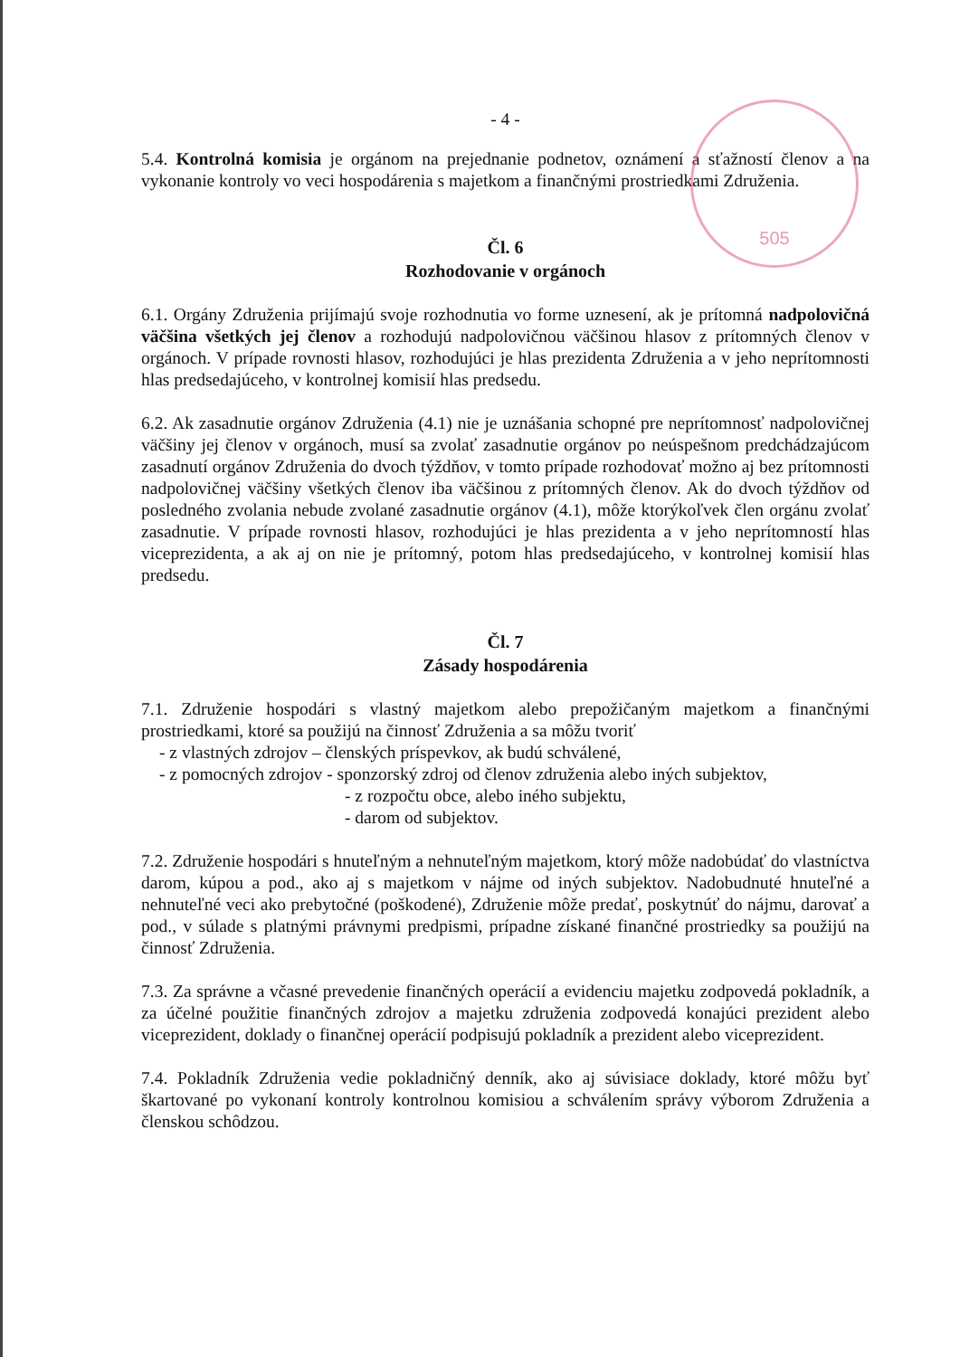505
- 4 -
5.4. Kontrolná komisia je orgánom na prejednanie podnetov, oznámení a sťažností členov a na vykonanie kontroly vo veci hospodárenia s majetkom a finančnými prostriedkami Združenia.
Čl. 6
Rozhodovanie v orgánoch
6.1. Orgány Združenia prijímajú svoje rozhodnutia vo forme uznesení, ak je prítomná nadpolovičná väčšina všetkých jej členov a rozhodujú nadpolovičnou väčšinou hlasov z prítomných členov v orgánoch. V prípade rovnosti hlasov, rozhodujúci je hlas prezidenta Združenia a v jeho neprítomnosti hlas predsedajúceho, v kontrolnej komisií hlas predsedu.
6.2. Ak zasadnutie orgánov Združenia (4.1) nie je uznášania schopné pre neprítomnosť nadpolovičnej väčšiny jej členov v orgánoch, musí sa zvolať zasadnutie orgánov po neúspešnom predchádzajúcom zasadnutí orgánov Združenia do dvoch týždňov, v tomto prípade rozhodovať možno aj bez prítomnosti nadpolovičnej väčšiny všetkých členov iba väčšinou z prítomných členov. Ak do dvoch týždňov od posledného zvolania nebude zvolané zasadnutie orgánov (4.1), môže ktorýkoľvek člen orgánu zvolať zasadnutie. V prípade rovnosti hlasov, rozhodujúci je hlas prezidenta a v jeho neprítomností hlas viceprezidenta, a ak aj on nie je prítomný, potom hlas predsedajúceho, v kontrolnej komisií hlas predsedu.
Čl. 7
Zásady hospodárenia
7.1. Združenie hospodári s vlastný majetkom alebo prepožičaným majetkom a finančnými prostriedkami, ktoré sa použijú na činnosť Združenia a sa môžu tvoriť
- z vlastných zdrojov – členských príspevkov, ak budú schválené,
- z pomocných zdrojov - sponzorský zdroj od členov združenia alebo iných subjektov,
- z rozpočtu obce, alebo iného subjektu,
- darom od subjektov.
7.2. Združenie hospodári s hnuteľným a nehnuteľným majetkom, ktorý môže nadobúdať do vlastníctva darom, kúpou a pod., ako aj s majetkom v nájme od iných subjektov. Nadobudnuté hnuteľné a nehnuteľné veci ako prebytočné (poškodené), Združenie môže predať, poskytnúť do nájmu, darovať a pod., v súlade s platnými právnymi predpismi, prípadne získané finančné prostriedky sa použijú na činnosť Združenia.
7.3. Za správne a včasné prevedenie finančných operácií a evidenciu majetku zodpovedá pokladník, a za účelné použitie finančných zdrojov a majetku združenia zodpovedá konajúci prezident alebo viceprezident, doklady o finančnej operácií podpisujú pokladník a prezident alebo viceprezident.
7.4. Pokladník Združenia vedie pokladničný denník, ako aj súvisiace doklady, ktoré môžu byť škartované po vykonaní kontroly kontrolnou komisiou a schválením správy výborom Združenia a členskou schôdzou.